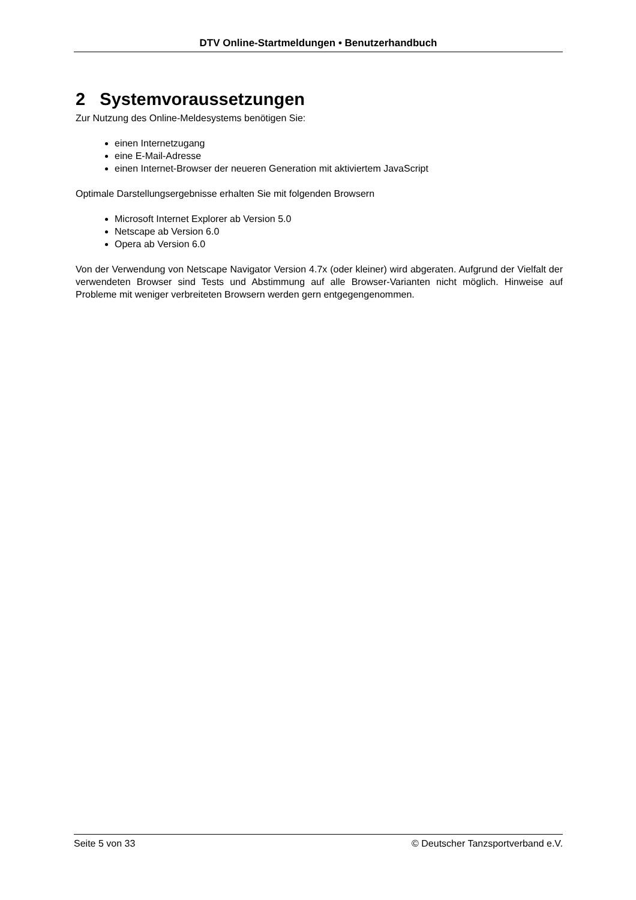DTV Online-Startmeldungen • Benutzerhandbuch
2 Systemvoraussetzungen
Zur Nutzung des Online-Meldesystems benötigen Sie:
einen Internetzugang
eine E-Mail-Adresse
einen Internet-Browser der neueren Generation mit aktiviertem JavaScript
Optimale Darstellungsergebnisse erhalten Sie mit folgenden Browsern
Microsoft Internet Explorer ab Version 5.0
Netscape ab Version 6.0
Opera ab Version 6.0
Von der Verwendung von Netscape Navigator Version 4.7x (oder kleiner) wird abgeraten. Aufgrund der Vielfalt der verwendeten Browser sind Tests und Abstimmung auf alle Browser-Varianten nicht möglich. Hinweise auf Probleme mit weniger verbreiteten Browsern werden gern entgegengenommen.
Seite 5 von 33 © Deutscher Tanzsportverband e.V.